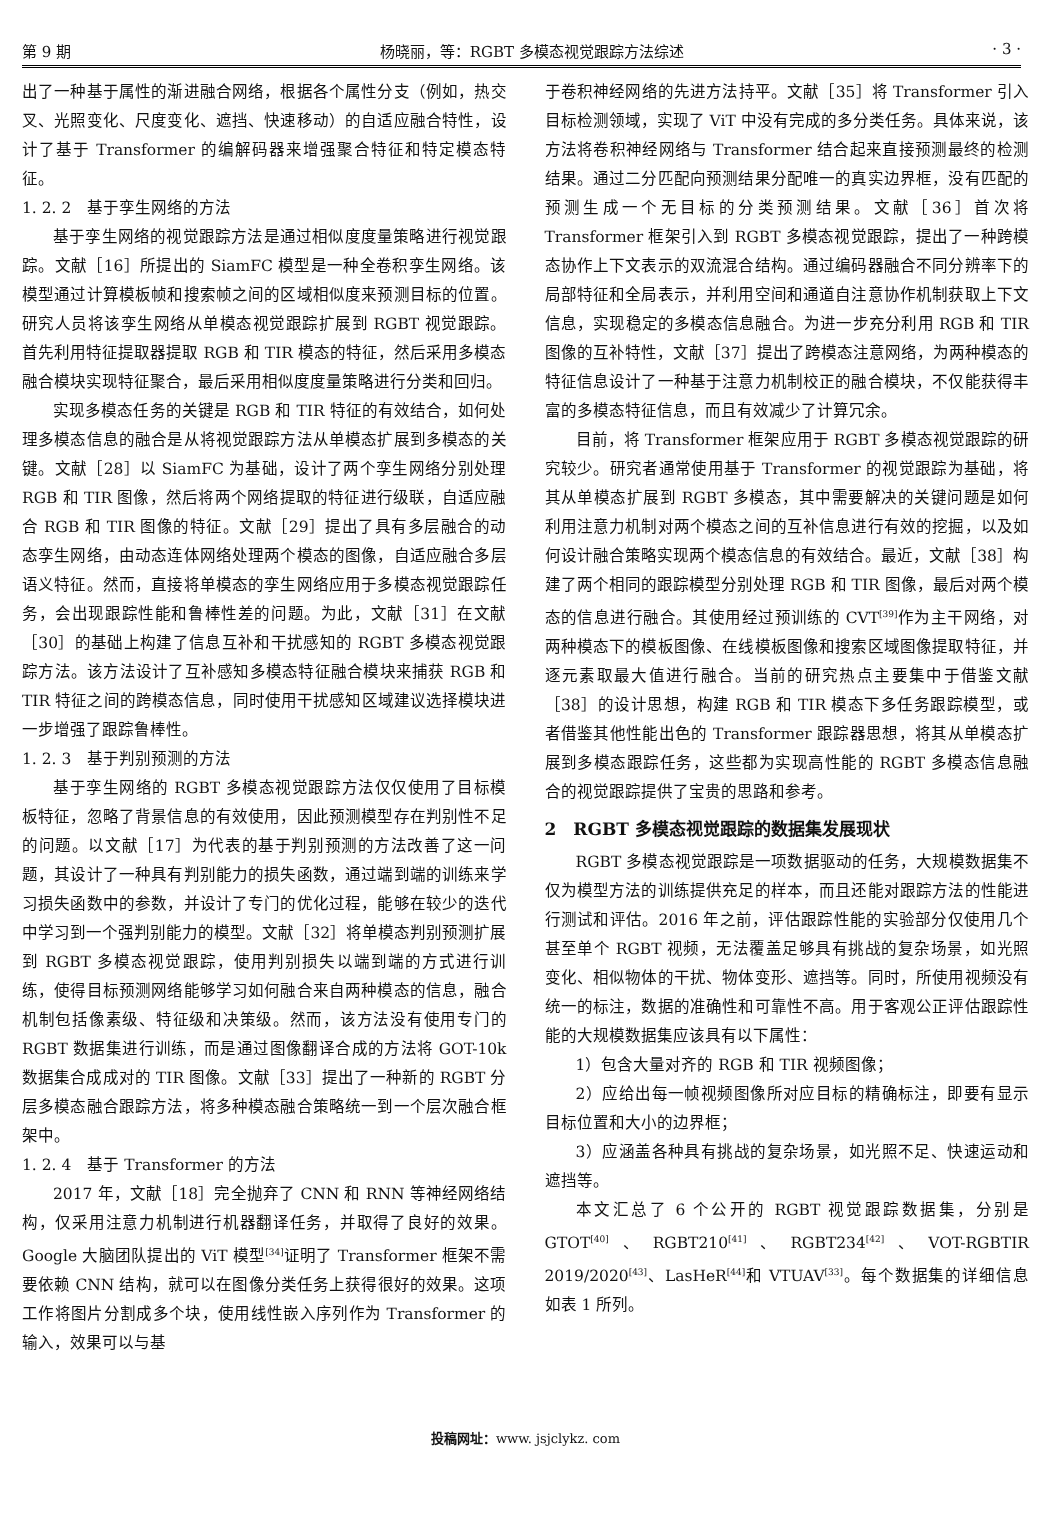第 9 期 杨晓丽，等：RGBT 多模态视觉跟踪方法综述 · 3 ·
出了一种基于属性的渐进融合网络，根据各个属性分支（例如，热交叉、光照变化、尺度变化、遮挡、快速移动）的自适应融合特性，设计了基于 Transformer 的编解码器来增强聚合特征和特定模态特征。
1. 2. 2　基于孪生网络的方法
基于孪生网络的视觉跟踪方法是通过相似度度量策略进行视觉跟踪。文献［16］所提出的 SiamFC 模型是一种全卷积孪生网络。该模型通过计算模板帧和搜索帧之间的区域相似度来预测目标的位置。研究人员将该孪生网络从单模态视觉跟踪扩展到 RGBT 视觉跟踪。首先利用特征提取器提取 RGB 和 TIR 模态的特征，然后采用多模态融合模块实现特征聚合，最后采用相似度度量策略进行分类和回归。
实现多模态任务的关键是 RGB 和 TIR 特征的有效结合，如何处理多模态信息的融合是从将视觉跟踪方法从单模态扩展到多模态的关键。文献［28］以 SiamFC 为基础，设计了两个孪生网络分别处理 RGB 和 TIR 图像，然后将两个网络提取的特征进行级联，自适应融合 RGB 和 TIR 图像的特征。文献［29］提出了具有多层融合的动态孪生网络，由动态连体网络处理两个模态的图像，自适应融合多层语义特征。然而，直接将单模态的孪生网络应用于多模态视觉跟踪任务，会出现跟踪性能和鲁棒性差的问题。为此，文献［31］在文献［30］的基础上构建了信息互补和干扰感知的 RGBT 多模态视觉跟踪方法。该方法设计了互补感知多模态特征融合模块来捕获 RGB 和 TIR 特征之间的跨模态信息，同时使用干扰感知区域建议选择模块进一步增强了跟踪鲁棒性。
1. 2. 3　基于判别预测的方法
基于孪生网络的 RGBT 多模态视觉跟踪方法仅仅使用了目标模板特征，忽略了背景信息的有效使用，因此预测模型存在判别性不足的问题。以文献［17］为代表的基于判别预测的方法改善了这一问题，其设计了一种具有判别能力的损失函数，通过端到端的训练来学习损失函数中的参数，并设计了专门的优化过程，能够在较少的迭代中学习到一个强判别能力的模型。文献［32］将单模态判别预测扩展到 RGBT 多模态视觉跟踪，使用判别损失以端到端的方式进行训练，使得目标预测网络能够学习如何融合来自两种模态的信息，融合机制包括像素级、特征级和决策级。然而，该方法没有使用专门的 RGBT 数据集进行训练，而是通过图像翻译合成的方法将 GOT-10k 数据集合成成对的 TIR 图像。文献［33］提出了一种新的 RGBT 分层多模态融合跟踪方法，将多种模态融合策略统一到一个层次融合框架中。
1. 2. 4　基于 Transformer 的方法
2017 年，文献［18］完全抛弃了 CNN 和 RNN 等神经网络结构，仅采用注意力机制进行机器翻译任务，并取得了良好的效果。Google 大脑团队提出的 ViT 模型<sup>[34]</sup>证明了 Transformer 框架不需要依赖 CNN 结构，就可以在图像分类任务上获得很好的效果。这项工作将图片分割成多个块，使用线性嵌入序列作为 Transformer 的输入，效果可以与基
于卷积神经网络的先进方法持平。文献［35］将 Transformer 引入目标检测领域，实现了 ViT 中没有完成的多分类任务。具体来说，该方法将卷积神经网络与 Transformer 结合起来直接预测最终的检测结果。通过二分匹配向预测结果分配唯一的真实边界框，没有匹配的预测生成一个无目标的分类预测结果。文献［36］首次将 Transformer 框架引入到 RGBT 多模态视觉跟踪，提出了一种跨模态协作上下文表示的双流混合结构。通过编码器融合不同分辨率下的局部特征和全局表示，并利用空间和通道自注意协作机制获取上下文信息，实现稳定的多模态信息融合。为进一步充分利用 RGB 和 TIR 图像的互补特性，文献［37］提出了跨模态注意网络，为两种模态的特征信息设计了一种基于注意力机制校正的融合模块，不仅能获得丰富的多模态特征信息，而且有效减少了计算冗余。
目前，将 Transformer 框架应用于 RGBT 多模态视觉跟踪的研究较少。研究者通常使用基于 Transformer 的视觉跟踪为基础，将其从单模态扩展到 RGBT 多模态，其中需要解决的关键问题是如何利用注意力机制对两个模态之间的互补信息进行有效的挖掘，以及如何设计融合策略实现两个模态信息的有效结合。最近，文献［38］构建了两个相同的跟踪模型分别处理 RGB 和 TIR 图像，最后对两个模态的信息进行融合。其使用经过预训练的 CVT<sup>[39]</sup>作为主干网络，对两种模态下的模板图像、在线模板图像和搜索区域图像提取特征，并逐元素取最大值进行融合。当前的研究热点主要集中于借鉴文献［38］的设计思想，构建 RGB 和 TIR 模态下多任务跟踪模型，或者借鉴其他性能出色的 Transformer 跟踪器思想，将其从单模态扩展到多模态跟踪任务，这些都为实现高性能的 RGBT 多模态信息融合的视觉跟踪提供了宝贵的思路和参考。
2　RGBT 多模态视觉跟踪的数据集发展现状
RGBT 多模态视觉跟踪是一项数据驱动的任务，大规模数据集不仅为模型方法的训练提供充足的样本，而且还能对跟踪方法的性能进行测试和评估。2016 年之前，评估跟踪性能的实验部分仅使用几个甚至单个 RGBT 视频，无法覆盖足够具有挑战的复杂场景，如光照变化、相似物体的干扰、物体变形、遮挡等。同时，所使用视频没有统一的标注，数据的准确性和可靠性不高。用于客观公正评估跟踪性能的大规模数据集应该具有以下属性：
1）包含大量对齐的 RGB 和 TIR 视频图像；
2）应给出每一帧视频图像所对应目标的精确标注，即要有显示目标位置和大小的边界框；
3）应涵盖各种具有挑战的复杂场景，如光照不足、快速运动和遮挡等。
本文汇总了 6 个公开的 RGBT 视觉跟踪数据集，分别是 GTOT<sup>[40]</sup>、RGBT210<sup>[41]</sup>、RGBT234<sup>[42]</sup>、VOT-RGBTIR 2019/2020<sup>[43]</sup>、LasHeR<sup>[44]</sup>和 VTUAV<sup>[33]</sup>。每个数据集的详细信息如表 1 所列。
投稿网址：www. jsjclykz. com